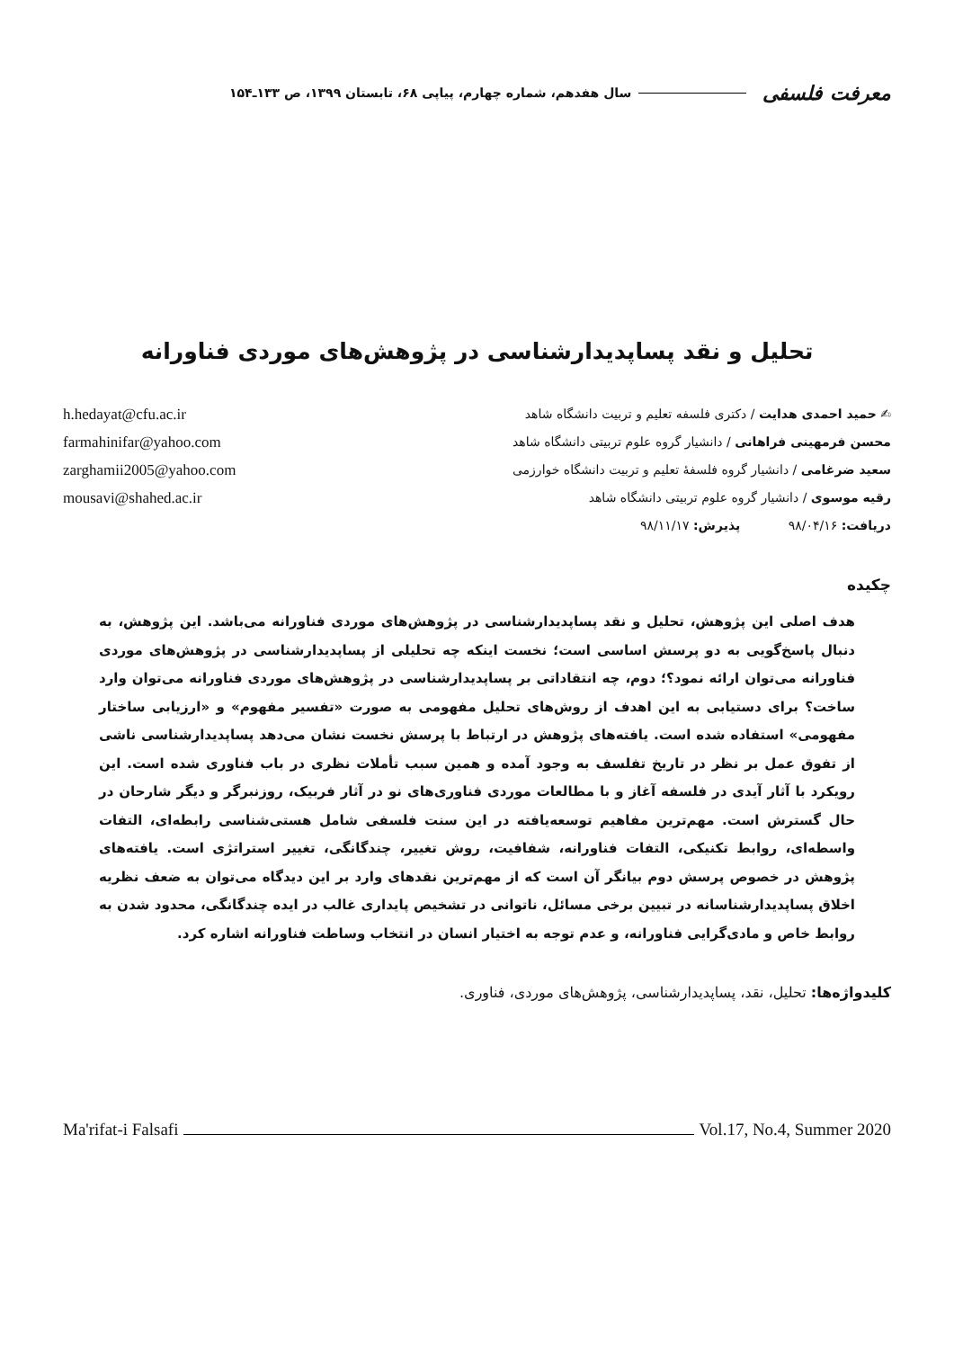معرفت فلسفی سال هفدهم، شماره چهارم، پیاپی ۶۸، تابستان ۱۳۹۹، ص ۱۳۳ـ۱۵۴
تحلیل و نقد پساپدیدارشناسی در پژوهش‌های موردی فناورانه
h.hedayat@cfu.ac.ir
farmahinifar@yahoo.com
zarghamii2005@yahoo.com
mousavi@shahed.ac.ir
✍ حمید احمدی هدایت / دکتری فلسفه تعلیم و تربیت دانشگاه شاهد
محسن فرمهینی فراهانی / دانشیار گروه علوم تربیتی دانشگاه شاهد
سعید ضرغامی / دانشیار گروه فلسفهٔ تعلیم و تربیت دانشگاه خوارزمی
رقیه موسوی / دانشیار گروه علوم تربیتی دانشگاه شاهد
دریافت: ۹۸/۰۴/۱۶ پذیرش: ۹۸/۱۱/۱۷
چکیده
هدف اصلی این پژوهش، تحلیل و نقد پساپدیدارشناسی در پژوهش‌های موردی فناورانه می‌باشد. این پژوهش، به دنبال پاسخ‌گویی به دو پرسش اساسی است؛ نخست اینکه چه تحلیلی از پساپدیدارشناسی در پژوهش‌های موردی فناورانه می‌توان ارائه نمود؟؛ دوم، چه انتقاداتی بر پساپدیدارشناسی در پژوهش‌های موردی فناورانه می‌توان وارد ساخت؟ برای دستیابی به این اهدف از روش‌های تحلیل مفهومی به صورت «تفسیر مفهوم» و «ارزیابی ساختار مفهومی» استفاده شده است. یافته‌های پژوهش در ارتباط با پرسش نخست نشان می‌دهد پساپدیدارشناسی ناشی از تفوق عمل بر نظر در تاریخ تفلسف به وجود آمده و همین سبب تأملات نظری در باب فناوری شده است. این رویکرد با آثار آیدی در فلسفه آغاز و با مطالعات موردی فناوری‌های نو در آثار فربیک، روزنبرگر و دیگر شارحان در حال گسترش است. مهم‌ترین مفاهیم توسعه‌یافته در این سنت فلسفی شامل هستی‌شناسی رابطه‌ای، التفات واسطه‌ای، روابط تکنیکی، التفات فناورانه، شفافیت، روش تغییر، چندگانگی، تغییر استراتژی است. یافته‌های پژوهش در خصوص پرسش دوم بیانگر آن است که از مهم‌ترین نقدهای وارد بر این دیدگاه می‌توان به ضعف نظریه اخلاق پساپدیدارشناسانه در تبیین برخی مسائل، ناتوانی در تشخیص پایداری غالب در ایده چندگانگی، محدود شدن به روابط خاص و مادی‌گرایی فناورانه، و عدم توجه به اختیار انسان در انتخاب وساطت فناورانه اشاره کرد.
کلیدواژه‌ها: تحلیل، نقد، پساپدیدارشناسی، پژوهش‌های موردی، فناوری.
Ma'rifat-i Falsafi Vol.17, No.4, Summer 2020